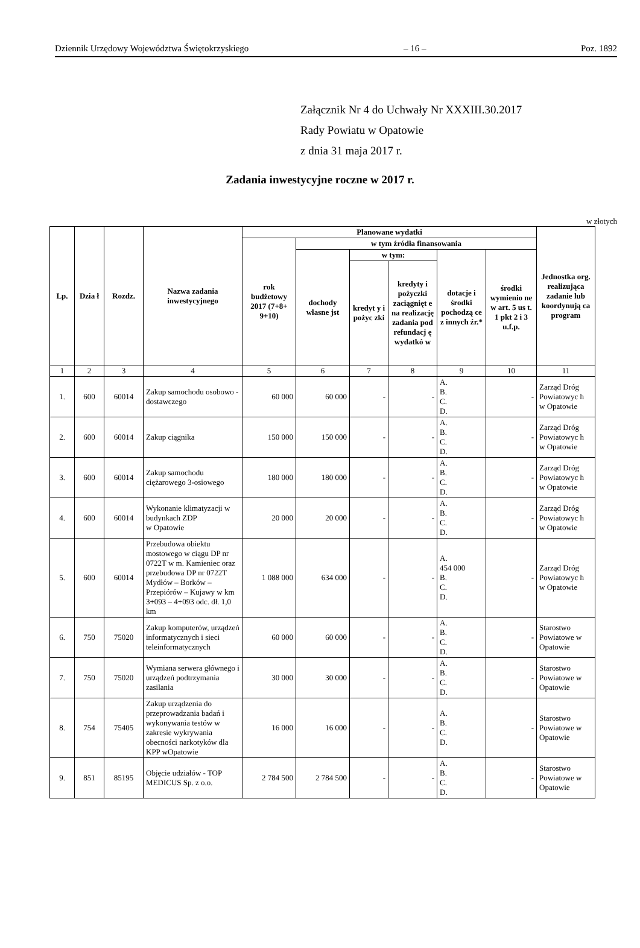Dziennik Urzędowy Województwa Świętokrzyskiego – 16 – Poz. 1892
Załącznik Nr 4 do Uchwały Nr XXXIII.30.2017
Rady Powiatu w Opatowie
z dnia 31 maja 2017 r.
Zadania inwestycyjne roczne w 2017 r.
w złotych
| Lp. | Dzia ł | Rozdz. | Nazwa zadania inwestycyjnego | Planowane wydatki | | | | | | Jednostka org. realizująca zadanie lub koordynują ca program |
| --- | --- | --- | --- | --- | --- | --- | --- | --- | --- | --- |
| | | | | rok budżetowy 2017 (7+8+ 9+10) | w tym źródła finansowania | | | | | |
| | | | | | dochody własne jst | w tym: | | dotacje i środki pochodzą ce z innych źr.* | środki wymienio ne w art. 5 us t. 1 pkt 2 i 3 u.f.p. | |
| | | | | | | kredyt y i pożyc zki | kredyty i pożyczki zaciągnięt e na realizację zadania pod refundacj ę wydatkó w | | | |
| 1 | 2 | 3 | 4 | 5 | 6 | 7 | 8 | 9 | 10 | 11 |
| 1. | 600 | 60014 | Zakup samochodu osobowo - dostawczego | 60 000 | 60 000 | - | - | A. B. C. D. | - | Zarząd Dróg Powiatowyc h w Opatowie |
| 2. | 600 | 60014 | Zakup ciągnika | 150 000 | 150 000 | - | - | A. B. C. D. | - | Zarząd Dróg Powiatowyc h w Opatowie |
| 3. | 600 | 60014 | Zakup samochodu ciężarowego 3-osiowego | 180 000 | 180 000 | - | - | A. B. C. D. | - | Zarząd Dróg Powiatowyc h w Opatowie |
| 4. | 600 | 60014 | Wykonanie klimatyzacji w budynkach ZDP w Opatowie | 20 000 | 20 000 | - | - | A. B. C. D. | - | Zarząd Dróg Powiatowyc h w Opatowie |
| 5. | 600 | 60014 | Przebudowa obiektu mostowego w ciągu DP nr 0722T w m. Kamieniec oraz przebudowa DP nr 0722T Mydłów – Borków – Przepiórów – Kujawy w km 3+093 – 4+093 odc. dł. 1,0 km | 1 088 000 | 634 000 | - | - | A. 454 000 B. C. D. | - | Zarząd Dróg Powiatowyc h w Opatowie |
| 6. | 750 | 75020 | Zakup komputerów, urządzeń informatycznych i sieci teleinformatycznych | 60 000 | 60 000 | - | - | A. B. C. D. | - | Starostwo Powiatowe w Opatowie |
| 7. | 750 | 75020 | Wymiana serwera głównego i urządzeń podtrzymania zasilania | 30 000 | 30 000 | - | - | A. B. C. D. | - | Starostwo Powiatowe w Opatowie |
| 8. | 754 | 75405 | Zakup urządzenia do przeprowadzania badań i wykonywania testów w zakresie wykrywania obecności narkotyków dla KPP wOpatowie | 16 000 | 16 000 | - | - | A. B. C. D. | - | Starostwo Powiatowe w Opatowie |
| 9. | 851 | 85195 | Objęcie udziałów - TOP MEDICUS Sp. z o.o. | 2 784 500 | 2 784 500 | - | - | A. B. C. D. | - | Starostwo Powiatowe w Opatowie |